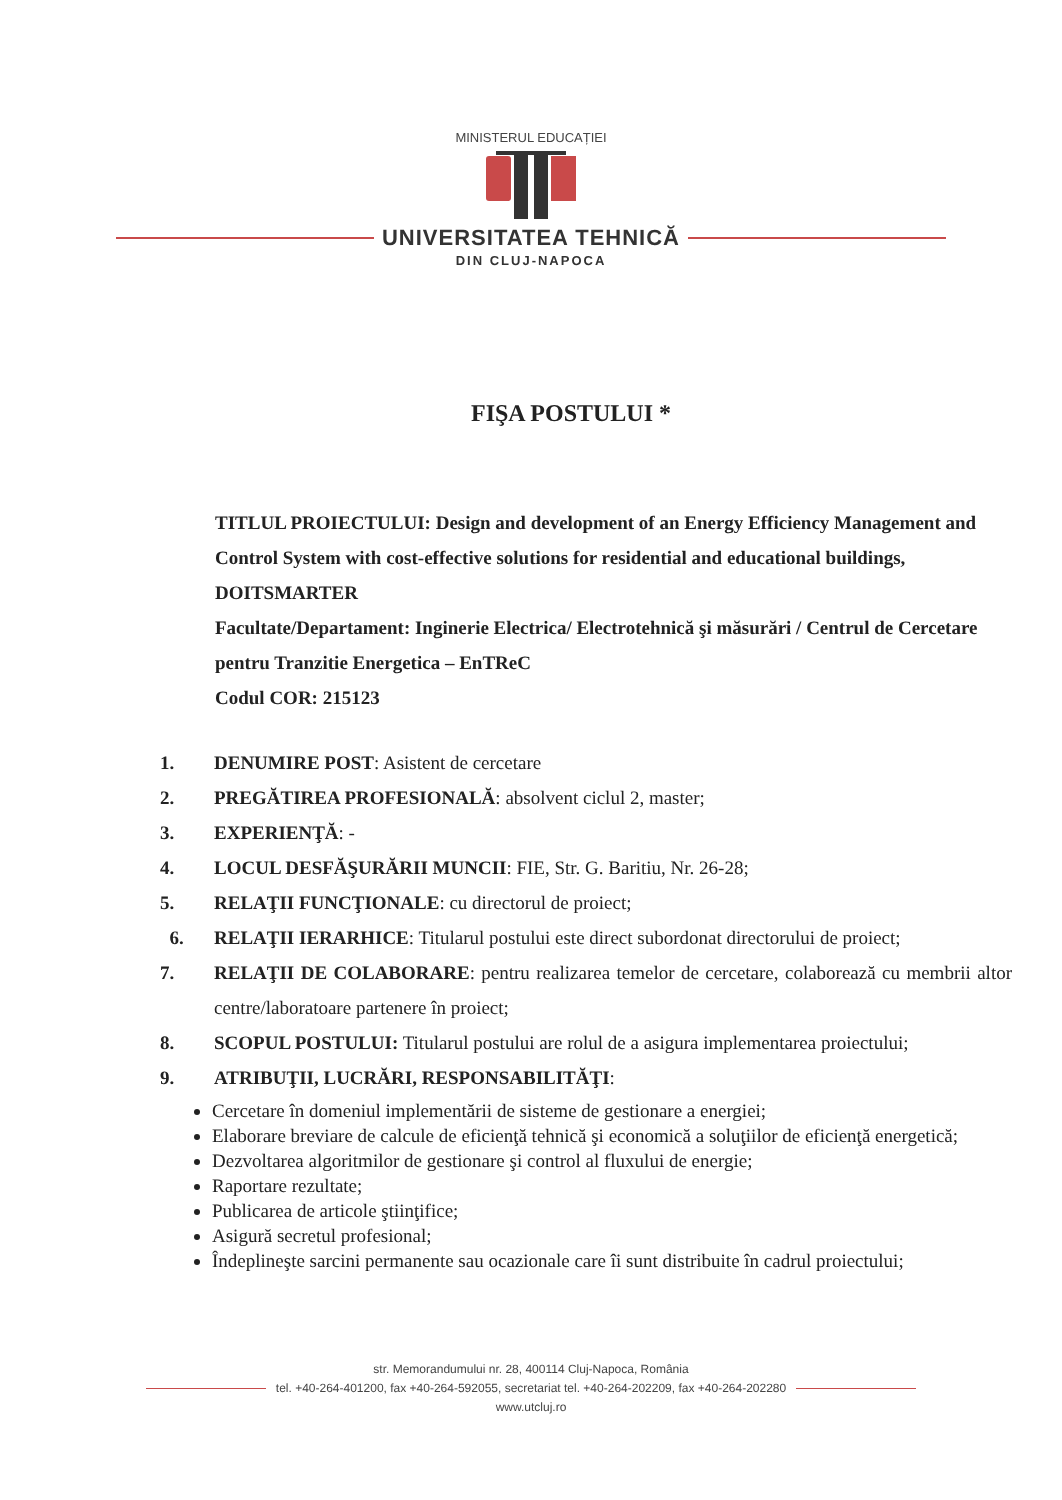MINISTERUL EDUCAȚIEI
UNIVERSITATEA TEHNICĂ
DIN CLUJ-NAPOCA
FIŞA POSTULUI *
TITLUL PROIECTULUI: Design and development of an Energy Efficiency Management and Control System with cost-effective solutions for residential and educational buildings, DOITSMARTER
Facultate/Departament: Inginerie Electrica/ Electrotehnică şi măsurări / Centrul de Cercetare pentru Tranzitie Energetica – EnTReC
Codul COR: 215123
1. DENUMIRE POST: Asistent de cercetare
2. PREGĂTIREA PROFESIONALĂ: absolvent ciclul 2, master;
3. EXPERIENŢĂ: -
4. LOCUL DESFĂŞURĂRII MUNCII: FIE, Str. G. Baritiu, Nr. 26-28;
5. RELAŢII FUNCŢIONALE: cu directorul de proiect;
6. RELAŢII IERARHICE: Titularul postului este direct subordonat directorului de proiect;
7. RELAŢII DE COLABORARE: pentru realizarea temelor de cercetare, colaborează cu membrii altor centre/laboratoare partenere în proiect;
8. SCOPUL POSTULUI: Titularul postului are rolul de a asigura implementarea proiectului;
9. ATRIBUŢII, LUCRĂRI, RESPONSABILITĂŢI:
Cercetare în domeniul implementării de sisteme de gestionare a energiei;
Elaborare breviare de calcule de eficienţă tehnică şi economică a soluţiilor de eficienţă energetică;
Dezvoltarea algoritmilor de gestionare şi control al fluxului de energie;
Raportare rezultate;
Publicarea de articole ştiinţifice;
Asigură secretul profesional;
Îndeplineşte sarcini permanente sau ocazionale care îi sunt distribuite în cadrul proiectului;
str. Memorandumului nr. 28, 400114 Cluj-Napoca, România
tel. +40-264-401200, fax +40-264-592055, secretariat tel. +40-264-202209, fax +40-264-202280
www.utcluj.ro